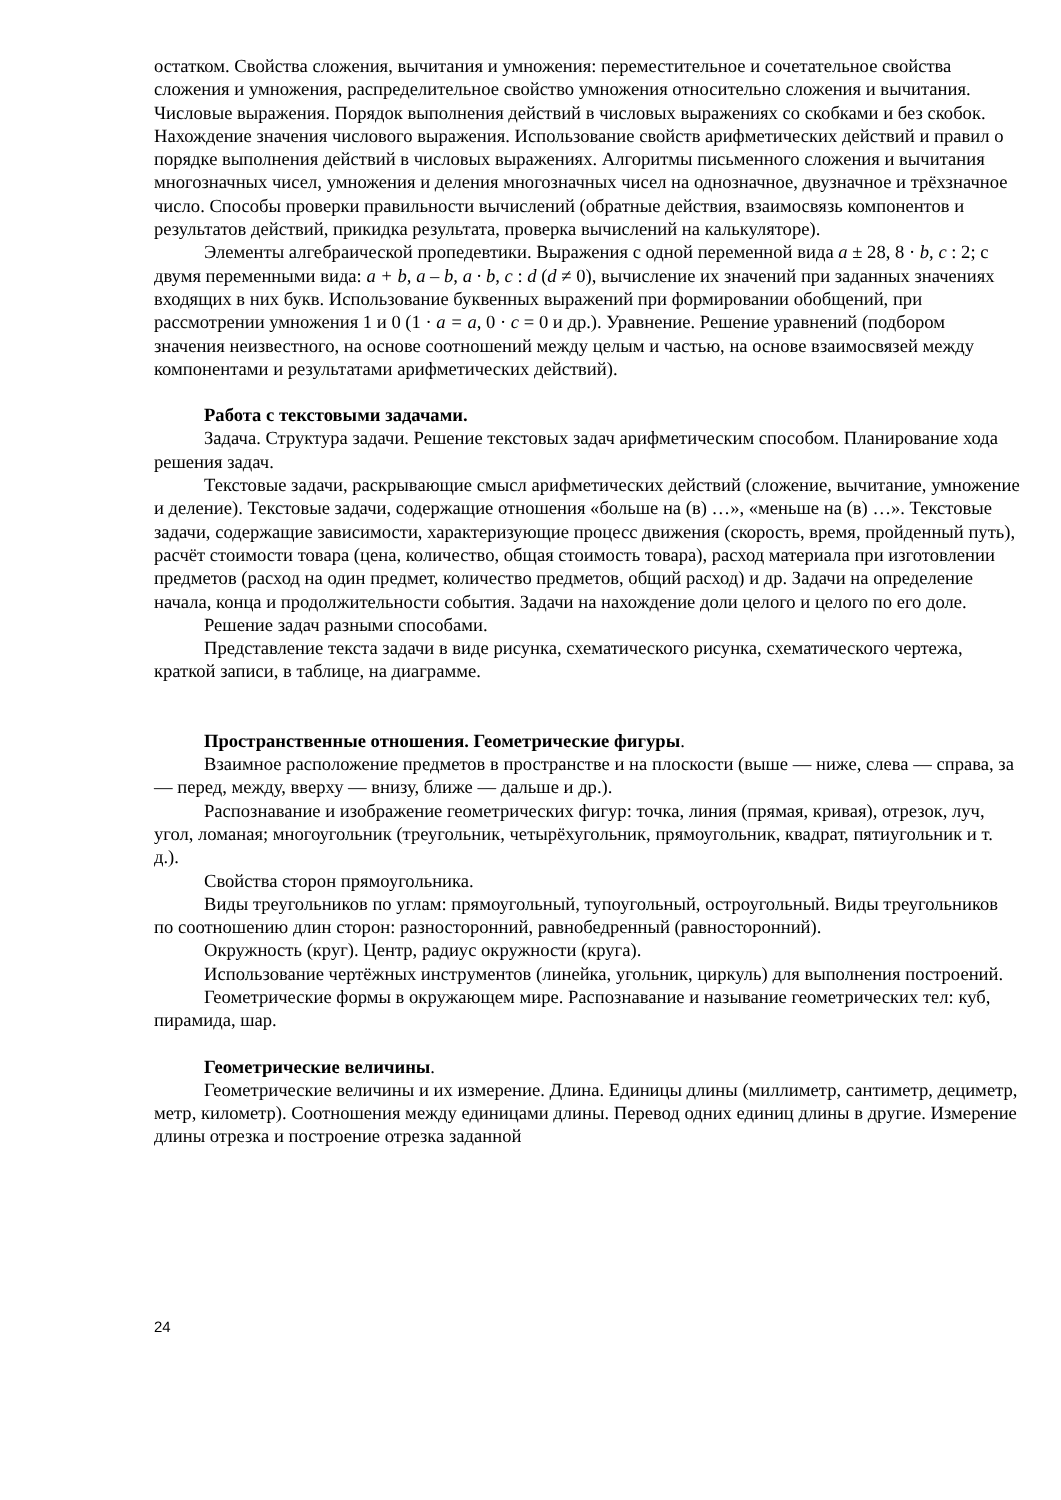остатком. Свойства сложения, вычитания и умножения: переместительное и сочетательное свойства сложения и умножения, распределительное свойство умножения относительно сложения и вычитания. Числовые выражения. Порядок выполнения действий в числовых выражениях со скобками и без скобок. Нахождение значения числового выражения. Использование свойств арифметических действий и правил о порядке выполнения действий в числовых выражениях. Алгоритмы письменного сложения и вычитания многозначных чисел, умножения и деления многозначных чисел на однозначное, двузначное и трёхзначное число. Способы проверки правильности вычислений (обратные действия, взаимосвязь компонентов и результатов действий, прикидка результата, проверка вычислений на калькуляторе).
Элементы алгебраической пропедевтики. Выражения с одной переменной вида a ± 28, 8 · b, c : 2; с двумя переменными вида: a + b, a – b, a · b, c : d (d ≠ 0), вычисление их значений при заданных значениях входящих в них букв. Использование буквенных выражений при формировании обобщений, при рассмотрении умножения 1 и 0 (1 · a = a, 0 · c = 0 и др.). Уравнение. Решение уравнений (подбором значения неизвестного, на основе соотношений между целым и частью, на основе взаимосвязей между компонентами и результатами арифметических действий).
Работа с текстовыми задачами.
Задача. Структура задачи. Решение текстовых задач арифметическим способом. Планирование хода решения задач.
Текстовые задачи, раскрывающие смысл арифметических действий (сложение, вычитание, умножение и деление). Текстовые задачи, содержащие отношения «больше на (в) …», «меньше на (в) …». Текстовые задачи, содержащие зависимости, характеризующие процесс движения (скорость, время, пройденный путь), расчёт стоимости товара (цена, количество, общая стоимость товара), расход материала при изготовлении предметов (расход на один предмет, количество предметов, общий расход) и др. Задачи на определение начала, конца и продолжительности события. Задачи на нахождение доли целого и целого по его доле.
Решение задач разными способами.
Представление текста задачи в виде рисунка, схематического рисунка, схематического чертежа, краткой записи, в таблице, на диаграмме.
Пространственные отношения. Геометрические фигуры.
Взаимное расположение предметов в пространстве и на плоскости (выше — ниже, слева — справа, за — перед, между, вверху — внизу, ближе — дальше и др.).
Распознавание и изображение геометрических фигур: точка, линия (прямая, кривая), отрезок, луч, угол, ломаная; многоугольник (треугольник, четырёхугольник, прямоугольник, квадрат, пятиугольник и т. д.).
Свойства сторон прямоугольника.
Виды треугольников по углам: прямоугольный, тупоугольный, остроугольный. Виды треугольников по соотношению длин сторон: разносторонний, равнобедренный (равносторонний).
Окружность (круг). Центр, радиус окружности (круга).
Использование чертёжных инструментов (линейка, угольник, циркуль) для выполнения построений.
Геометрические формы в окружающем мире. Распознавание и называние геометрических тел: куб, пирамида, шар.
Геометрические величины.
Геометрические величины и их измерение. Длина. Единицы длины (миллиметр, сантиметр, дециметр, метр, километр). Соотношения между единицами длины. Перевод одних единиц длины в другие. Измерение длины отрезка и построение отрезка заданной
24